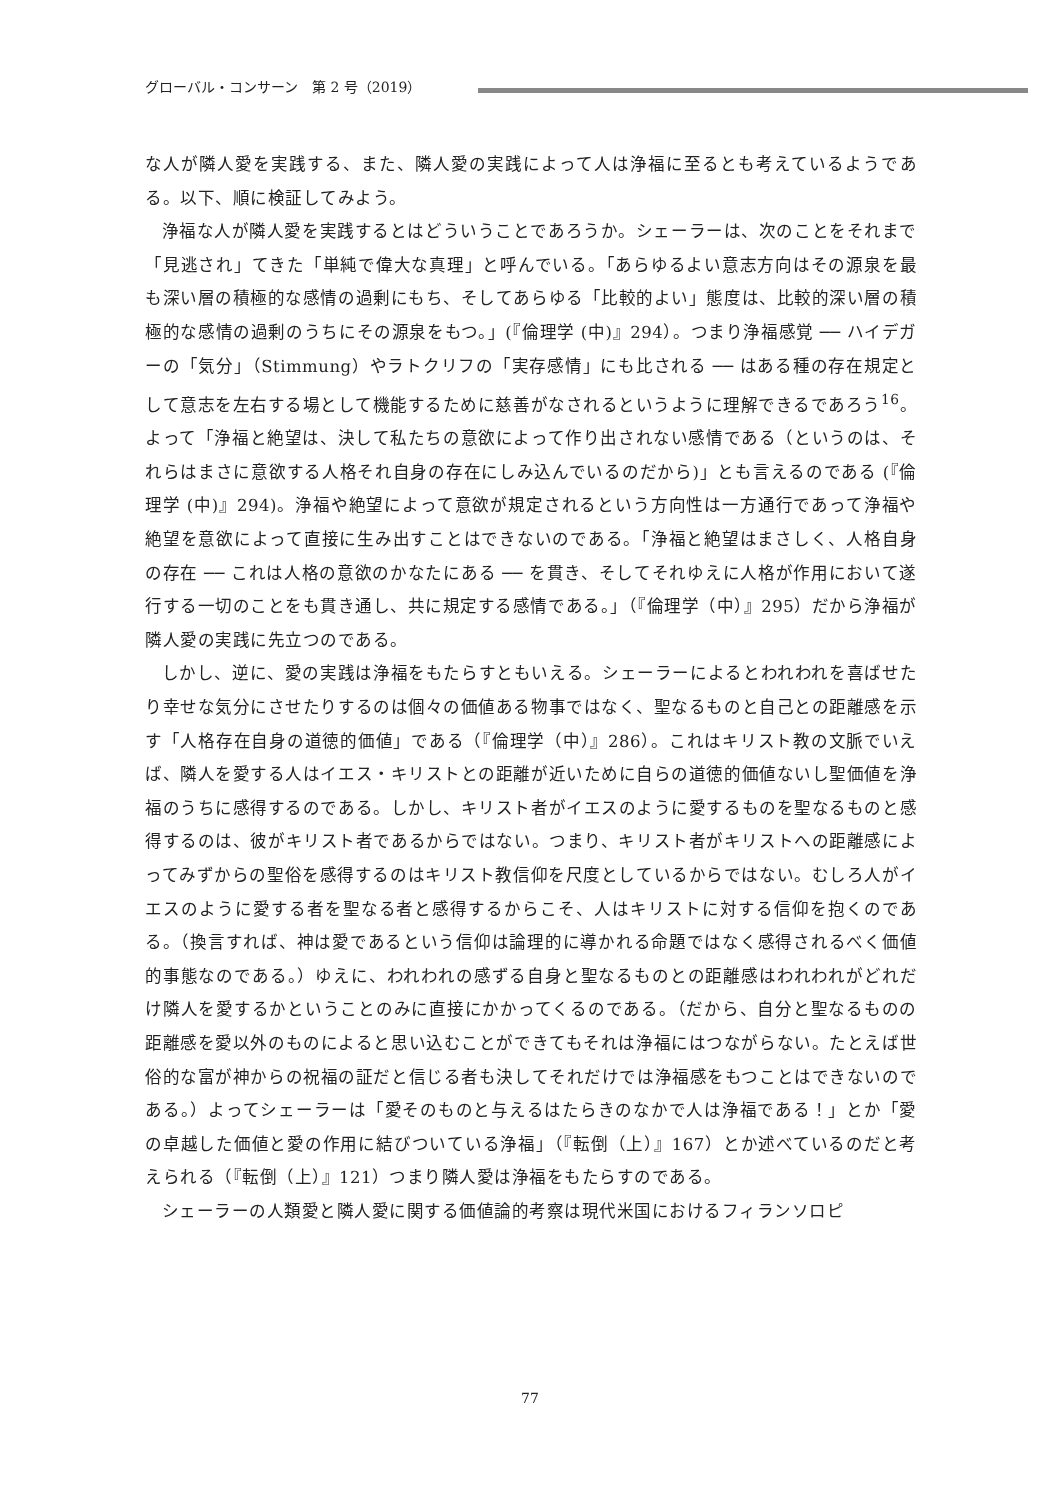グローバル・コンサーン　第 2 号（2019）
な人が隣人愛を実践する、また、隣人愛の実践によって人は浄福に至るとも考えているようである。以下、順に検証してみよう。
浄福な人が隣人愛を実践するとはどういうことであろうか。シェーラーは、次のことをそれまで「見逃され」てきた「単純で偉大な真理」と呼んでいる。「あらゆるよい意志方向はその源泉を最も深い層の積極的な感情の過剰にもち、そしてあらゆる「比較的よい」態度は、比較的深い層の積極的な感情の過剰のうちにその源泉をもつ。」(『倫理学 (中)』294）。つまり浄福感覚 ── ハイデガーの「気分」（Stimmung）やラトクリフの「実存感情」にも比される ── はある種の存在規定として意志を左右する場として機能するために慈善がなされるというように理解できるであろう<sup>16</sup>。よって「浄福と絶望は、決して私たちの意欲によって作り出されない感情である（というのは、それらはまさに意欲する人格それ自身の存在にしみ込んでいるのだから)」とも言えるのである (『倫理学 (中)』294)。浄福や絶望によって意欲が規定されるという方向性は一方通行であって浄福や絶望を意欲によって直接に生み出すことはできないのである。「浄福と絶望はまさしく、人格自身の存在 ── これは人格の意欲のかなたにある ── を貫き、そしてそれゆえに人格が作用において遂行する一切のことをも貫き通し、共に規定する感情である。」（『倫理学（中）』295）だから浄福が隣人愛の実践に先立つのである。
しかし、逆に、愛の実践は浄福をもたらすともいえる。シェーラーによるとわれわれを喜ばせたり幸せな気分にさせたりするのは個々の価値ある物事ではなく、聖なるものと自己との距離感を示す「人格存在自身の道徳的価値」である（『倫理学（中）』286）。これはキリスト教の文脈でいえば、隣人を愛する人はイエス・キリストとの距離が近いために自らの道徳的価値ないし聖価値を浄福のうちに感得するのである。しかし、キリスト者がイエスのように愛するものを聖なるものと感得するのは、彼がキリスト者であるからではない。つまり、キリスト者がキリストへの距離感によってみずからの聖俗を感得するのはキリスト教信仰を尺度としているからではない。むしろ人がイエスのように愛する者を聖なる者と感得するからこそ、人はキリストに対する信仰を抱くのである。（換言すれば、神は愛であるという信仰は論理的に導かれる命題ではなく感得されるべく価値的事態なのである。）ゆえに、われわれの感ずる自身と聖なるものとの距離感はわれわれがどれだけ隣人を愛するかということのみに直接にかかってくるのである。（だから、自分と聖なるものの距離感を愛以外のものによると思い込むことができてもそれは浄福にはつながらない。たとえば世俗的な富が神からの祝福の証だと信じる者も決してそれだけでは浄福感をもつことはできないのである。）よってシェーラーは「愛そのものと与えるはたらきのなかで人は浄福である！」とか「愛の卓越した価値と愛の作用に結びついている浄福」（『転倒（上）』167）とか述べているのだと考えられる（『転倒（上）』121）つまり隣人愛は浄福をもたらすのである。
シェーラーの人類愛と隣人愛に関する価値論的考察は現代米国におけるフィランソロピ
77